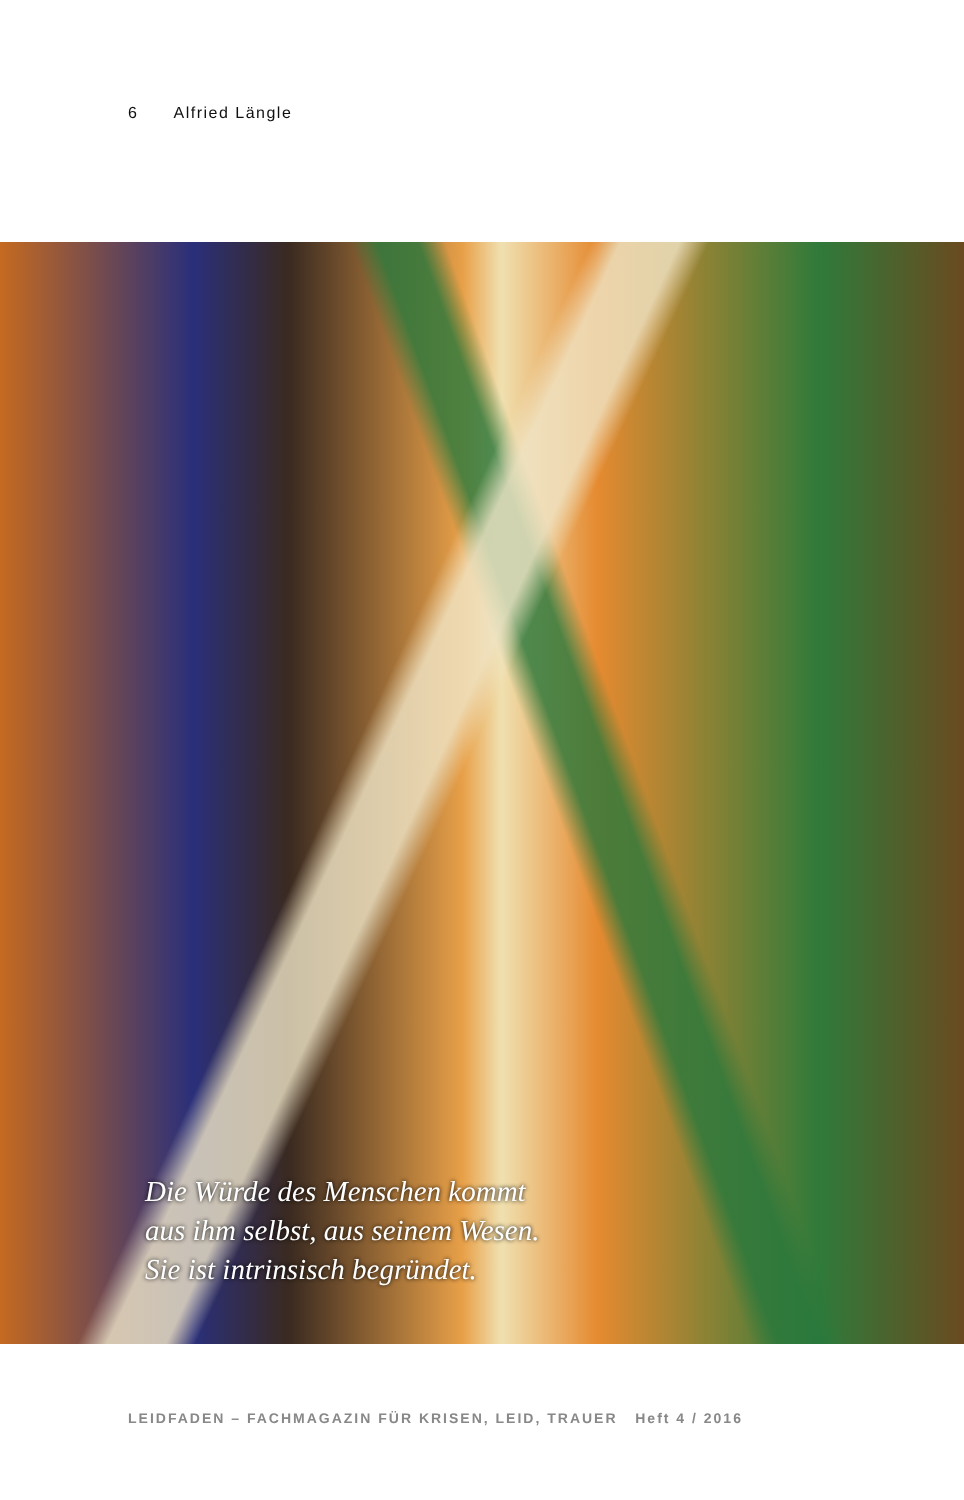6 Alfried Längle
Die Würde des Menschen kommt
aus ihm selbst, aus seinem Wesen.
Sie ist intrinsisch begründet.
LEIDFADEN – FACHMAGAZIN FÜR KRISEN, LEID, TRAUER Heft 4 / 2016